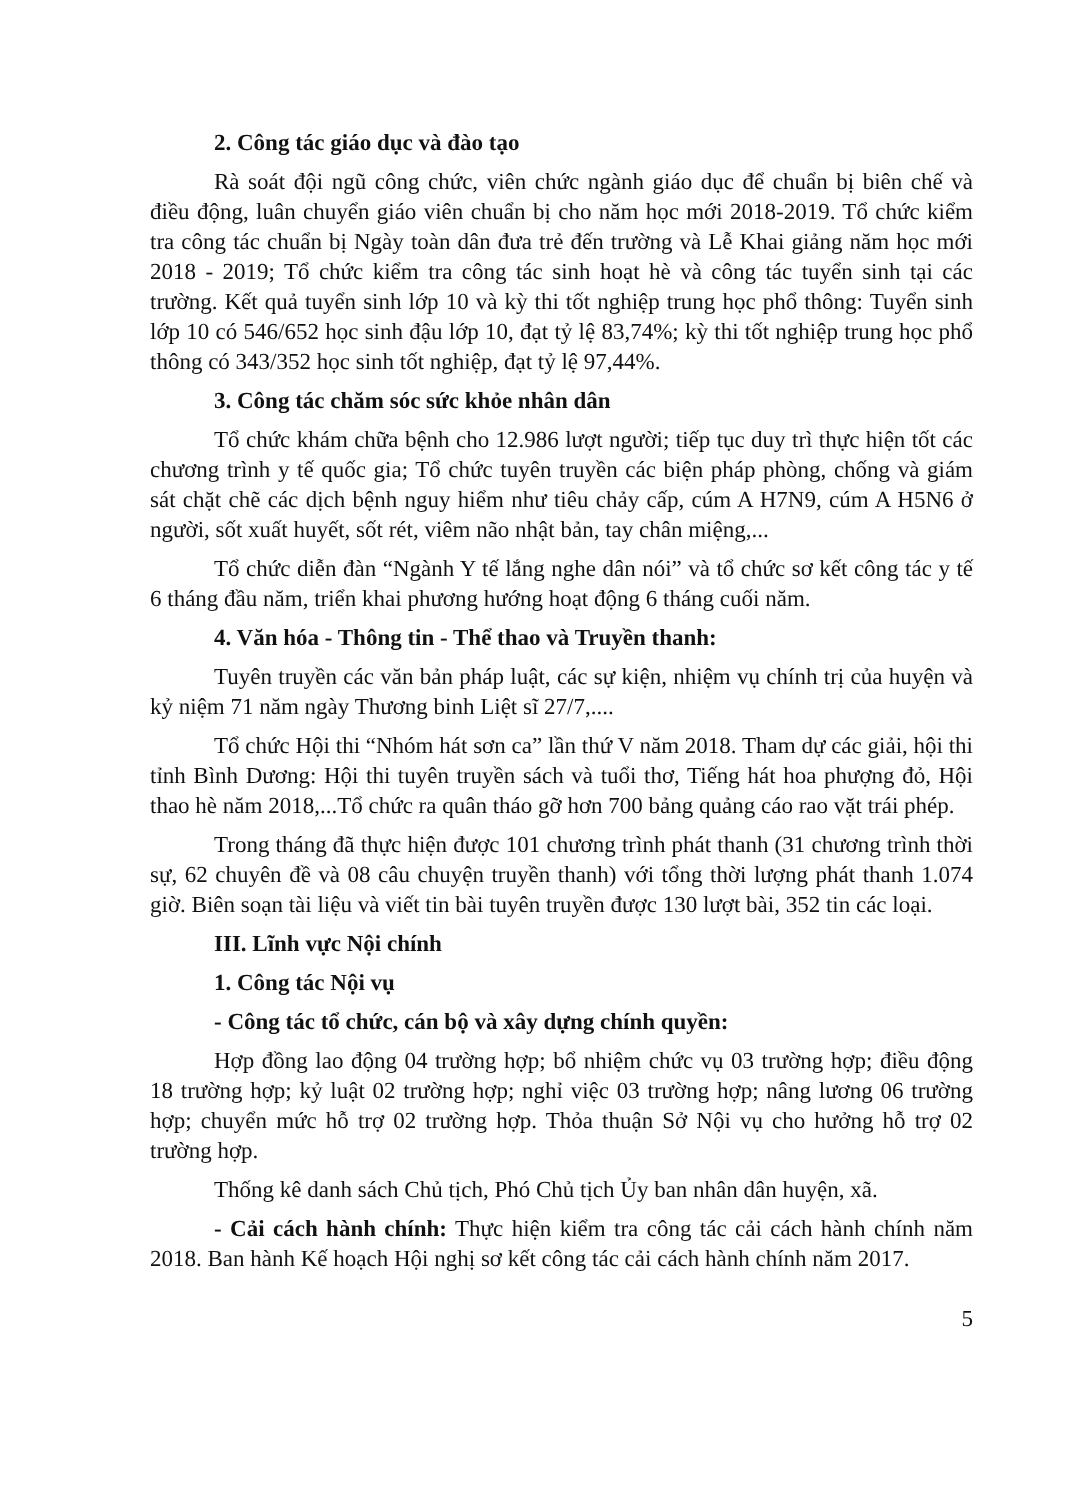2. Công tác giáo dục và đào tạo
Rà soát đội ngũ công chức, viên chức ngành giáo dục để chuẩn bị biên chế và điều động, luân chuyển giáo viên chuẩn bị cho năm học mới 2018-2019. Tổ chức kiểm tra công tác chuẩn bị Ngày toàn dân đưa trẻ đến trường và Lễ Khai giảng năm học mới 2018 - 2019; Tổ chức kiểm tra công tác sinh hoạt hè và công tác tuyển sinh tại các trường. Kết quả tuyển sinh lớp 10 và kỳ thi tốt nghiệp trung học phổ thông: Tuyển sinh lớp 10 có 546/652 học sinh đậu lớp 10, đạt tỷ lệ 83,74%; kỳ thi tốt nghiệp trung học phổ thông có 343/352 học sinh tốt nghiệp, đạt tỷ lệ 97,44%.
3. Công tác chăm sóc sức khỏe nhân dân
Tổ chức khám chữa bệnh cho 12.986 lượt người; tiếp tục duy trì thực hiện tốt các chương trình y tế quốc gia; Tổ chức tuyên truyền các biện pháp phòng, chống và giám sát chặt chẽ các dịch bệnh nguy hiểm như tiêu chảy cấp, cúm A H7N9, cúm A H5N6 ở người, sốt xuất huyết, sốt rét, viêm não nhật bản, tay chân miệng,...
Tổ chức diễn đàn “Ngành Y tế lắng nghe dân nói” và tổ chức sơ kết công tác y tế 6 tháng đầu năm, triển khai phương hướng hoạt động 6 tháng cuối năm.
4. Văn hóa - Thông tin - Thể thao và Truyền thanh:
Tuyên truyền các văn bản pháp luật, các sự kiện, nhiệm vụ chính trị của huyện và kỷ niệm 71 năm ngày Thương binh Liệt sĩ 27/7,....
Tổ chức Hội thi “Nhóm hát sơn ca” lần thứ V năm 2018. Tham dự các giải, hội thi tỉnh Bình Dương: Hội thi tuyên truyền sách và tuổi thơ, Tiếng hát hoa phượng đỏ, Hội thao hè năm 2018,...Tổ chức ra quân tháo gỡ hơn 700 bảng quảng cáo rao vặt trái phép.
Trong tháng đã thực hiện được 101 chương trình phát thanh (31 chương trình thời sự, 62 chuyên đề và 08 câu chuyện truyền thanh) với tổng thời lượng phát thanh 1.074 giờ. Biên soạn tài liệu và viết tin bài tuyên truyền được 130 lượt bài, 352 tin các loại.
III. Lĩnh vực Nội chính
1. Công tác Nội vụ
- Công tác tổ chức, cán bộ và xây dựng chính quyền:
Hợp đồng lao động 04 trường hợp; bổ nhiệm chức vụ 03 trường hợp; điều động 18 trường hợp; kỷ luật 02 trường hợp; nghỉ việc 03 trường hợp; nâng lương 06 trường hợp; chuyển mức hỗ trợ 02 trường hợp. Thỏa thuận Sở Nội vụ cho hưởng hỗ trợ 02 trường hợp.
Thống kê danh sách Chủ tịch, Phó Chủ tịch Ủy ban nhân dân huyện, xã.
- Cải cách hành chính: Thực hiện kiểm tra công tác cải cách hành chính năm 2018. Ban hành Kế hoạch Hội nghị sơ kết công tác cải cách hành chính năm 2017.
5